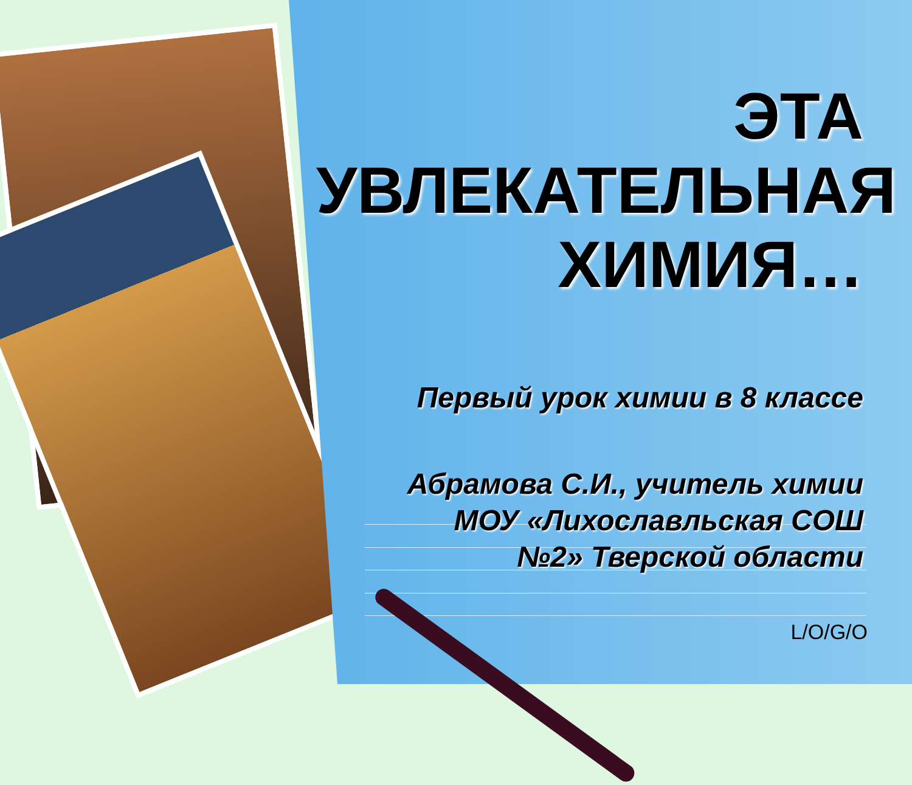ЭТА
УВЛЕКАТЕЛЬНАЯ
ХИМИЯ…
Первый урок химии в 8 классе
Абрамова С.И., учитель химии
МОУ «Лихославльская СОШ
№2» Тверской области
L/O/G/O